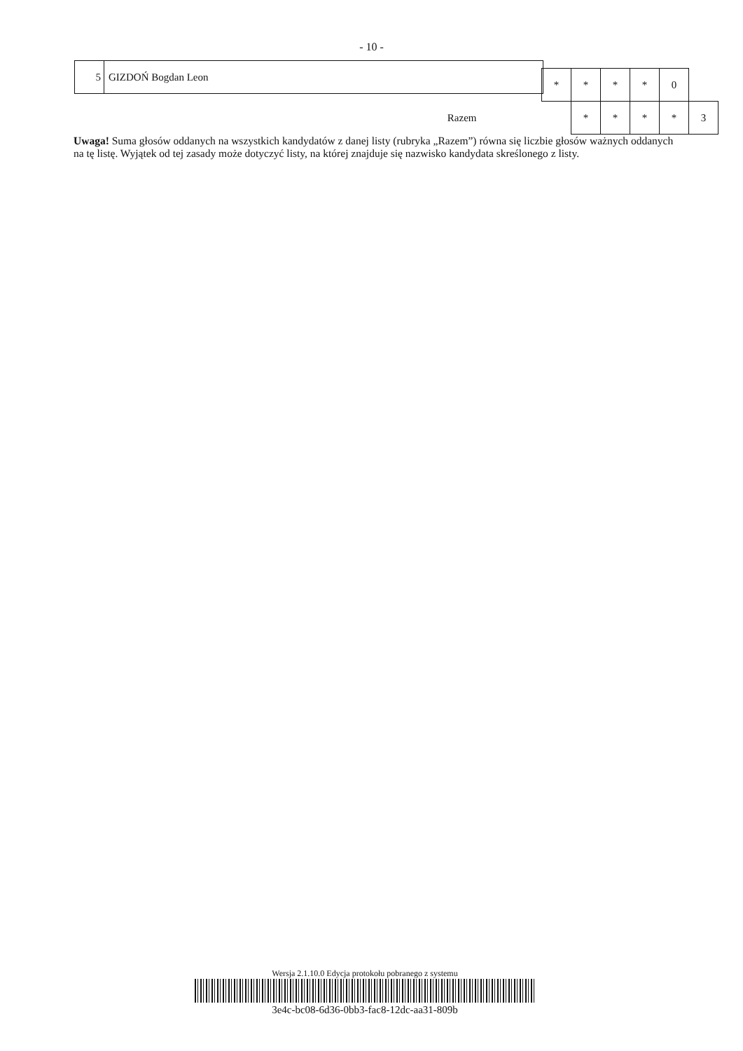- 10 -
| 5 | GIZDOŃ Bogdan Leon |
| * | * | * | * | 0 | |
| Razem | * | * | * | * | 3 |
Uwaga! Suma głosów oddanych na wszystkich kandydatów z danej listy (rubryka „Razem”) równa się liczbie głosów ważnych oddanych na tę listę. Wyjątek od tej zasady może dotyczyć listy, na której znajduje się nazwisko kandydata skreślonego z listy.
Wersja 2.1.10.0 Edycja protokołu pobranego z systemu
3e4c-bc08-6d36-0bb3-fac8-12dc-aa31-809b